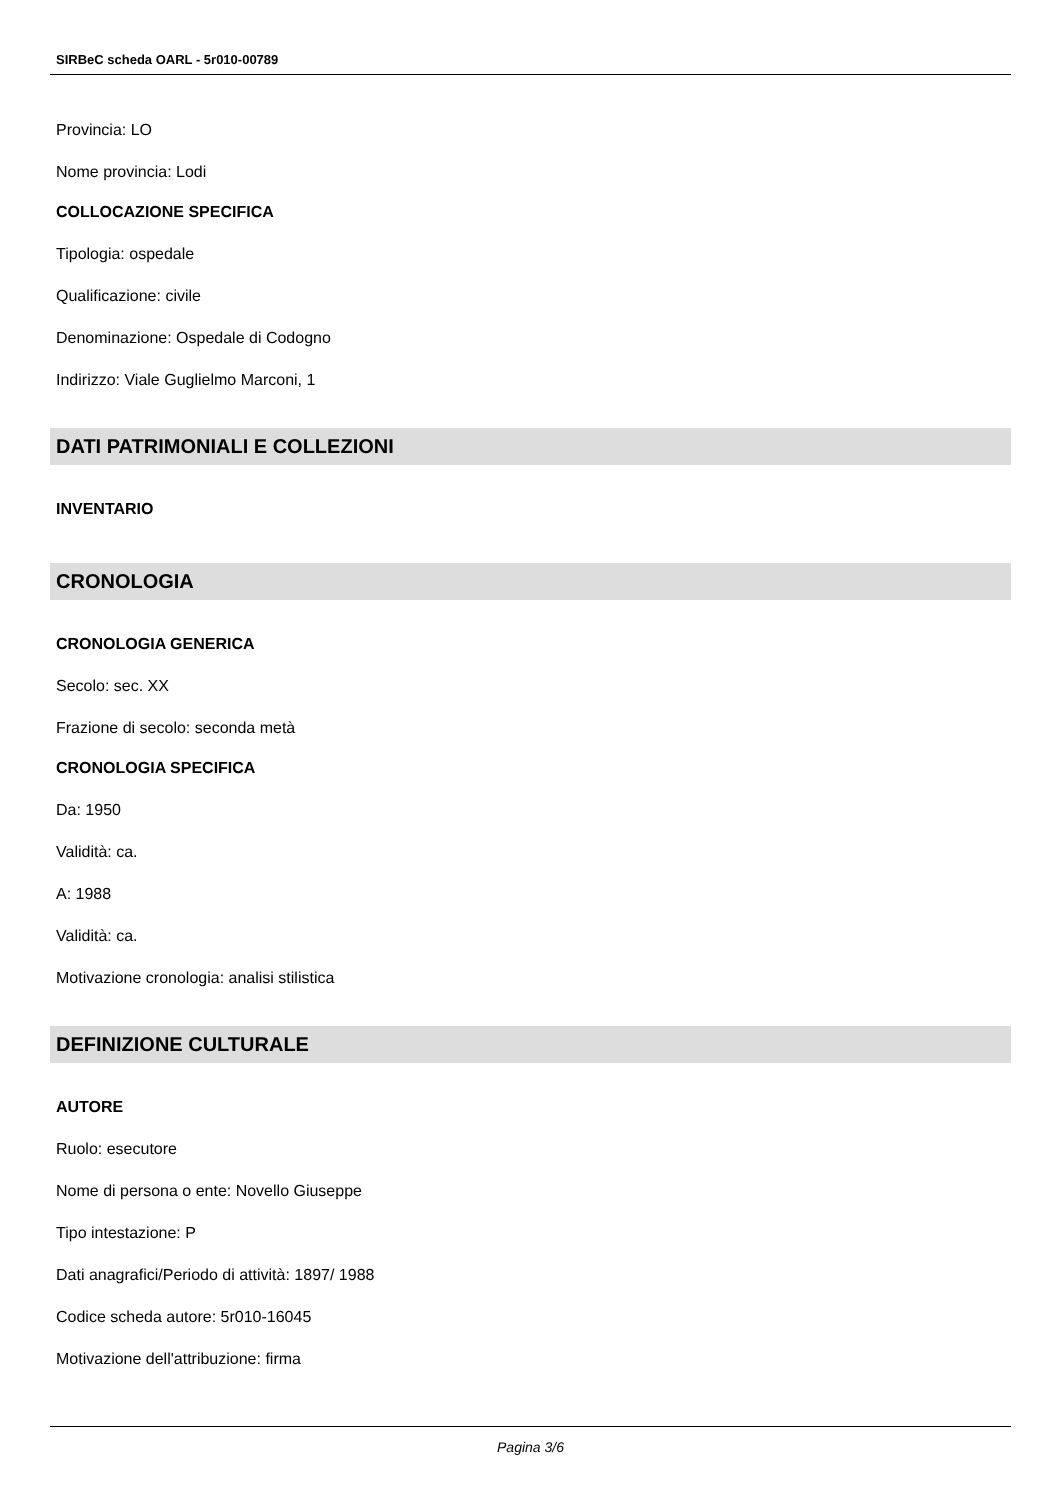SIRBeC scheda OARL - 5r010-00789
Provincia: LO
Nome provincia: Lodi
COLLOCAZIONE SPECIFICA
Tipologia: ospedale
Qualificazione: civile
Denominazione: Ospedale di Codogno
Indirizzo: Viale Guglielmo Marconi, 1
DATI PATRIMONIALI E COLLEZIONI
INVENTARIO
CRONOLOGIA
CRONOLOGIA GENERICA
Secolo: sec. XX
Frazione di secolo: seconda metà
CRONOLOGIA SPECIFICA
Da: 1950
Validità: ca.
A: 1988
Validità: ca.
Motivazione cronologia: analisi stilistica
DEFINIZIONE CULTURALE
AUTORE
Ruolo: esecutore
Nome di persona o ente: Novello Giuseppe
Tipo intestazione: P
Dati anagrafici/Periodo di attività: 1897/ 1988
Codice scheda autore: 5r010-16045
Motivazione dell'attribuzione: firma
Pagina 3/6